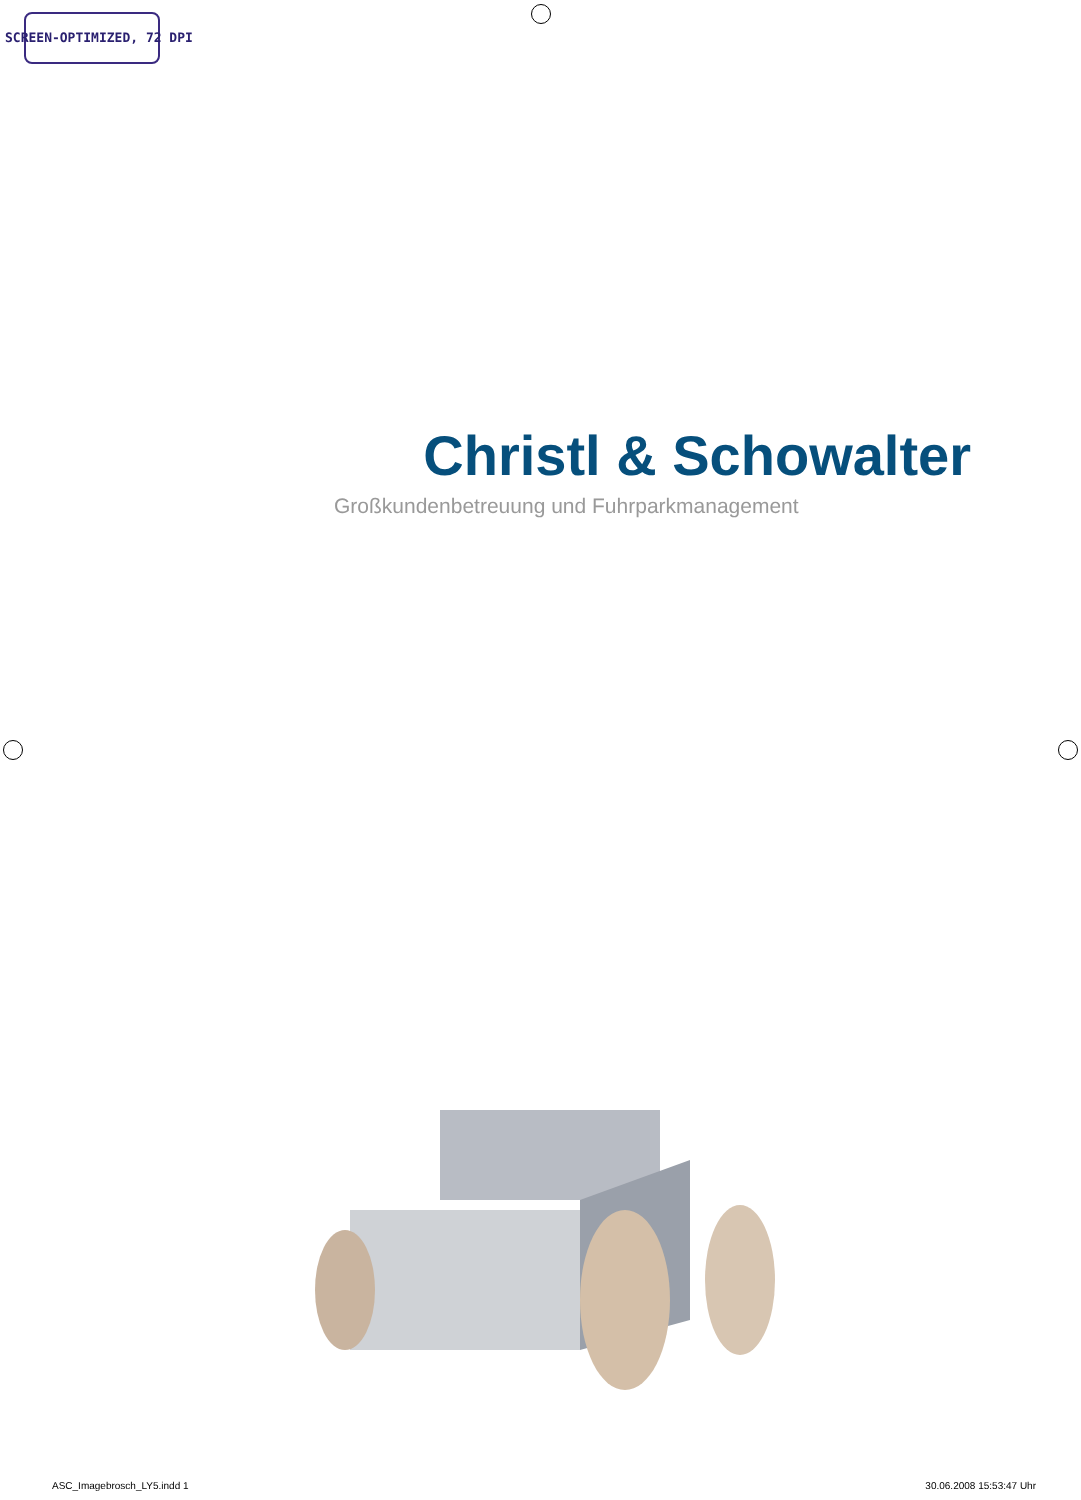SCREEN-OPTIMIZED, 72 DPI
Christl & Schowalter
Großkundenbetreuung und Fuhrparkmanagement
ASC_Imagebrosch_LY5.indd 1 30.06.2008 15:53:47 Uhr